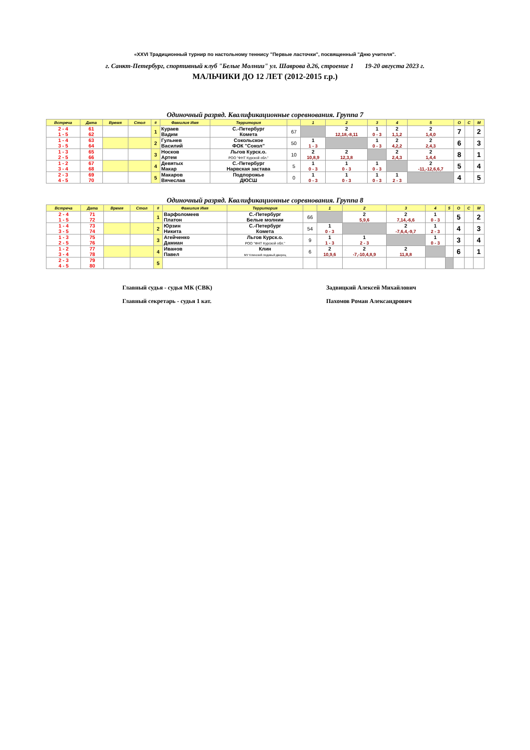«XXVI Традиционный турнир по настольному теннису "Первые ласточки", посвященный "Дню учителя".
г. Санкт-Петербург, спортивный клуб "Белые Молнии" ул. Шаврова д.26, строение 1 19-20 августа 2023 г.
МАЛЬЧИКИ ДО 12 ЛЕТ (2012-2015 г.р.)
Одиночный разряд. Квалификационные соревнования. Группа 7
| Встреча | Дата | Время | Стол | # | Фамилия Имя | Территория | | 1 | 2 | 3 | 4 | 5 | О | С | М |
| --- | --- | --- | --- | --- | --- | --- | --- | --- | --- | --- | --- | --- | --- | --- | --- |
| 2 - 4 1 - 5 | 61 62 | | | 1 | Кураев Вадим | С.-Петербург Комета | 67 | | 2 12,18,-8,11 | 1 0 - 3 | 2 1,1,2 | 2 1,4,0 | 7 | | 2 |
| 1 - 4 3 - 5 | 63 64 | | | 2 | Гульнев Василий | Сокольское ФОК "Сокол" | 50 | 1 1 - 3 | | 1 0 - 3 | 2 4,2,2 | 2 2,4,3 | 6 | | 3 |
| 1 - 3 2 - 5 | 65 66 | | | 3 | Носков Артем | Льгов Курск.о. РОО "ФНТ Курской обл." | 10 | 2 10,8,9 | 2 12,3,8 | | 2 2,4,3 | 2 1,4,4 | 8 | | 1 |
| 1 - 2 3 - 4 | 67 68 | | | 4 | Девятых Макар | С.-Петербург Нарвская застава | 5 | 1 0 - 3 | 1 0 - 3 | 1 0 - 3 | | 2 -11,-12,6,6,7 | 5 | | 4 |
| 2 - 3 4 - 5 | 69 70 | | | 5 | Макаров Вячеслав | Подпорожье ДЮСШ | 0 | 1 0 - 3 | 1 0 - 3 | 1 0 - 3 | 1 2 - 3 | | 4 | | 5 |
Одиночный разряд. Квалификационные соревнования. Группа 8
| Встреча | Дата | Время | Стол | # | Фамилия Имя | Территория | | 1 | 2 | 3 | 4 | 5 | О | С | М |
| --- | --- | --- | --- | --- | --- | --- | --- | --- | --- | --- | --- | --- | --- | --- | --- |
| 2 - 4 1 - 5 | 71 72 | | | 1 | Варфоломеев Платон | С.-Петербург Белые молнии | 66 | | 2 5,9,6 | 2 7,14,-6,6 | 1 0 - 3 | | 5 | | 2 |
| 1 - 4 3 - 5 | 73 74 | | | 2 | Юрзин Никита | С.-Петербург Комета | 54 | 1 0 - 3 | | 2 -7,6,4,-9,7 | 1 2 - 3 | | 4 | | 3 |
| 1 - 3 2 - 5 | 75 76 | | | 3 | Агейченко Дамиан | Льгов Курск.о. РОО "ФНТ Курской обл." | 9 | 1 1 - 3 | 1 2 - 3 | | 1 0 - 3 | | 3 | | 4 |
| 1 - 2 3 - 4 | 77 78 | | | 4 | Иванов Павел | Клин МУ Клинский ледовый дворец | 6 | 2 10,9,6 | 2 -7,-10,4,8,9 | 2 11,8,8 | | | 6 | | 1 |
| 2 - 3 4 - 5 | 79 80 | | | 5 | | | | | | | | | | | |
Главный судья - судья МК (СВК) Задвицкий Алексей Михайлович
Главный секретарь - судья 1 кат. Пахомов Роман Александрович